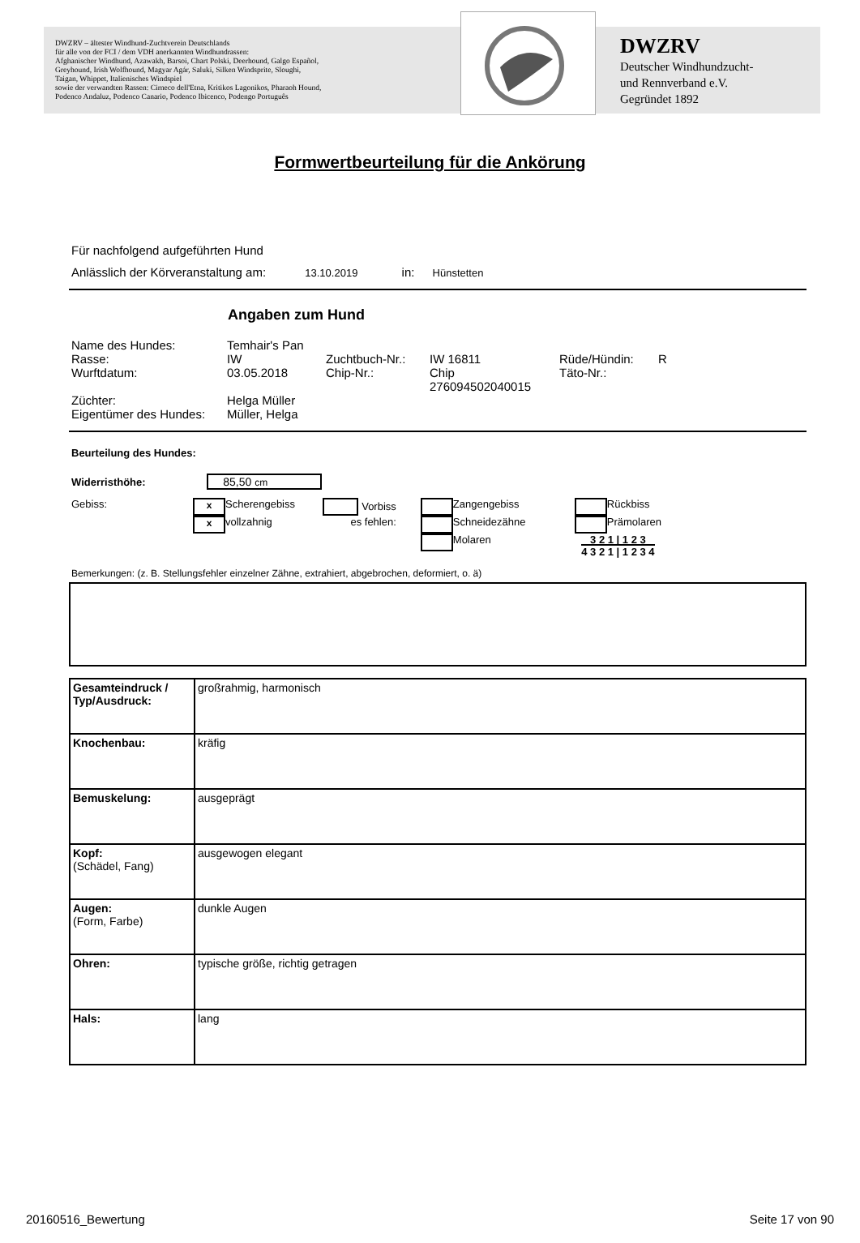DWZRV – ältester Windhund-Zuchtverein Deutschlands
für alle von der FCI / dem VDH anerkannten Windhundrassen:
Afghanischer Windhund, Azawakh, Barsoi, Chart Polski, Deerhound, Galgo Español,
Greyhound, Irish Wolfhound, Magyar Agár, Saluki, Silken Windsprite, Sloughi,
Taigan, Whippet, Italienisches Windspiel
sowie der verwandten Rassen: Cirneco dell'Etna, Kritikos Lagonikos, Pharaoh Hound,
Podenco Andaluz, Podenco Canario, Podenco Ibicenco, Podengo Português
DWZRV
Deutscher Windhundzucht-
und Rennverband e.V.
Gegründet 1892
Formwertbeurteilung für die Ankörung
Für nachfolgend aufgeführten Hund
Anlässlich der Körveranstaltung am: 13.10.2019 in: Hünstetten
Angaben zum Hund
| Name des Hundes: | Temhair's Pan | | | | |
| Rasse: | IW | Zuchtbuch-Nr.: | IW 16811 | Rüde/Hündin: | R |
| Wurftdatum: | 03.05.2018 | Chip-Nr.: | Chip 276094502040015 | Täto-Nr.: | |
| Züchter: | Helga Müller | | | | |
| Eigentümer des Hundes: | Müller, Helga | | | | |
Beurteilung des Hundes:
Widerristhöhe: 85,50 cm
| Gebiss: | x | Scherengebiss | Vorbiss | | | Zangengebiss | | Rückbiss |
| | x | vollzahnig | es fehlen: | | | Schneidezähne | | Prämolaren |
| | | | | | | Molaren | 3 2 1 / 1 2 3 4 3 2 1 / 1 2 3 4 | |
Bemerkungen: (z. B. Stellungsfehler einzelner Zähne, extrahiert, abgebrochen, deformiert, o. ä)
| Gesamteindruck / Typ/Ausdruck: | großrahmig, harmonisch |
| Knochenbau: | kräfig |
| Bemuskelung: | ausgeprägt |
| Kopf: (Schädel, Fang) | ausgewogen elegant |
| Augen: (Form, Farbe) | dunkle Augen |
| Ohren: | typische größe, richtig getragen |
| Hals: | lang |
20160516_Bewertung Seite 17 von 90